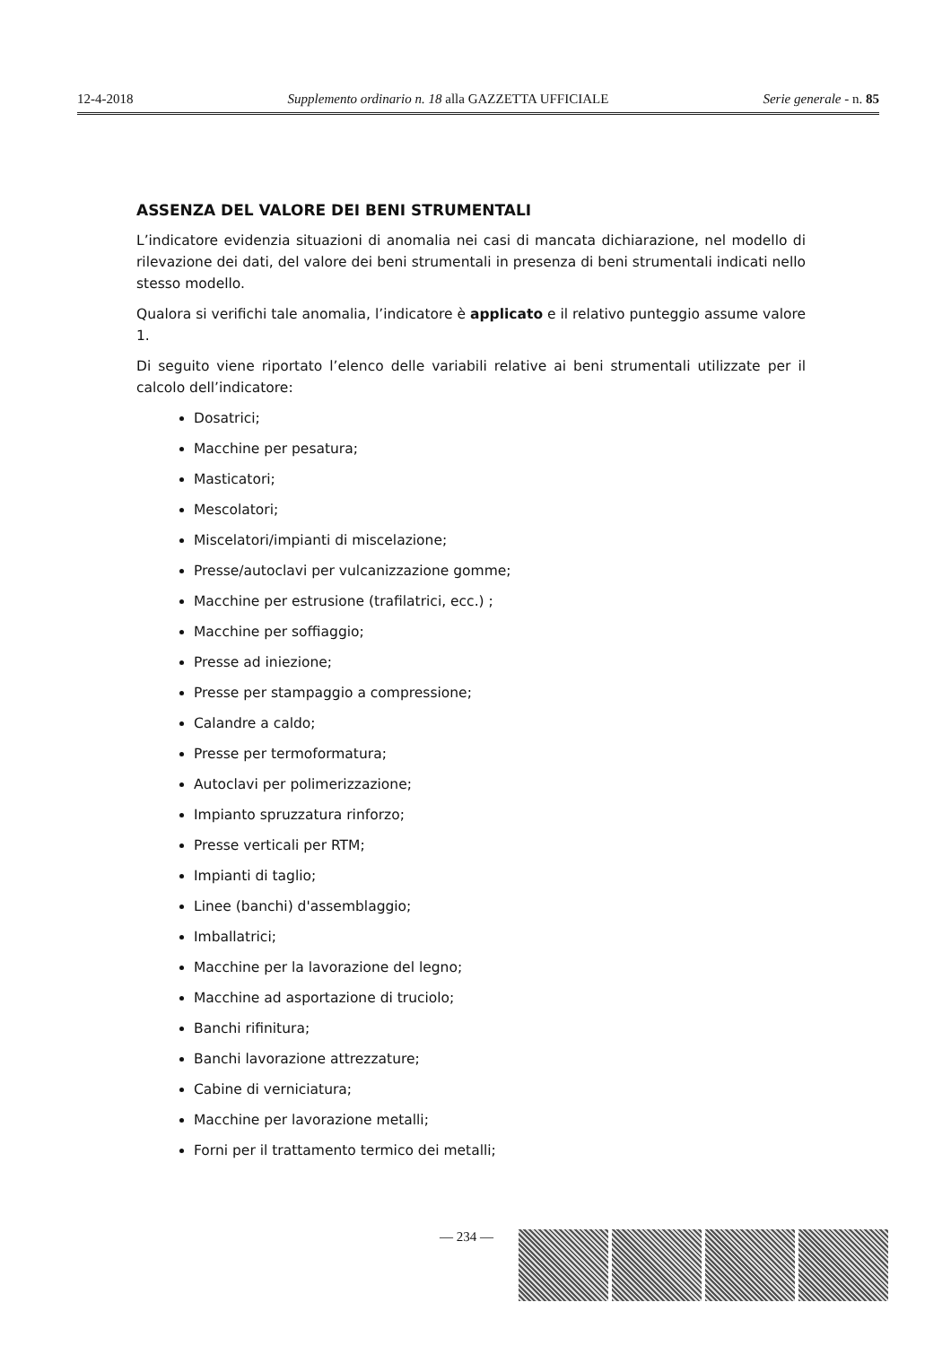12-4-2018 Supplemento ordinario n. 18 alla GAZZETTA UFFICIALE Serie generale - n. 85
ASSENZA DEL VALORE DEI BENI STRUMENTALI
L’indicatore evidenzia situazioni di anomalia nei casi di mancata dichiarazione, nel modello di rilevazione dei dati, del valore dei beni strumentali in presenza di beni strumentali indicati nello stesso modello.
Qualora si verifichi tale anomalia, l’indicatore è applicato e il relativo punteggio assume valore 1.
Di seguito viene riportato l’elenco delle variabili relative ai beni strumentali utilizzate per il calcolo dell’indicatore:
Dosatrici;
Macchine per pesatura;
Masticatori;
Mescolatori;
Miscelatori/impianti di miscelazione;
Presse/autoclavi per vulcanizzazione gomme;
Macchine per estrusione (trafilatrici, ecc.) ;
Macchine per soffiaggio;
Presse ad iniezione;
Presse per stampaggio a compressione;
Calandre a caldo;
Presse per termoformatura;
Autoclavi per polimerizzazione;
Impianto spruzzatura rinforzo;
Presse verticali per RTM;
Impianti di taglio;
Linee (banchi) d'assemblaggio;
Imballatrici;
Macchine per la lavorazione del legno;
Macchine ad asportazione di truciolo;
Banchi rifinitura;
Banchi lavorazione attrezzature;
Cabine di verniciatura;
Macchine per lavorazione metalli;
Forni per il trattamento termico dei metalli;
— 234 —